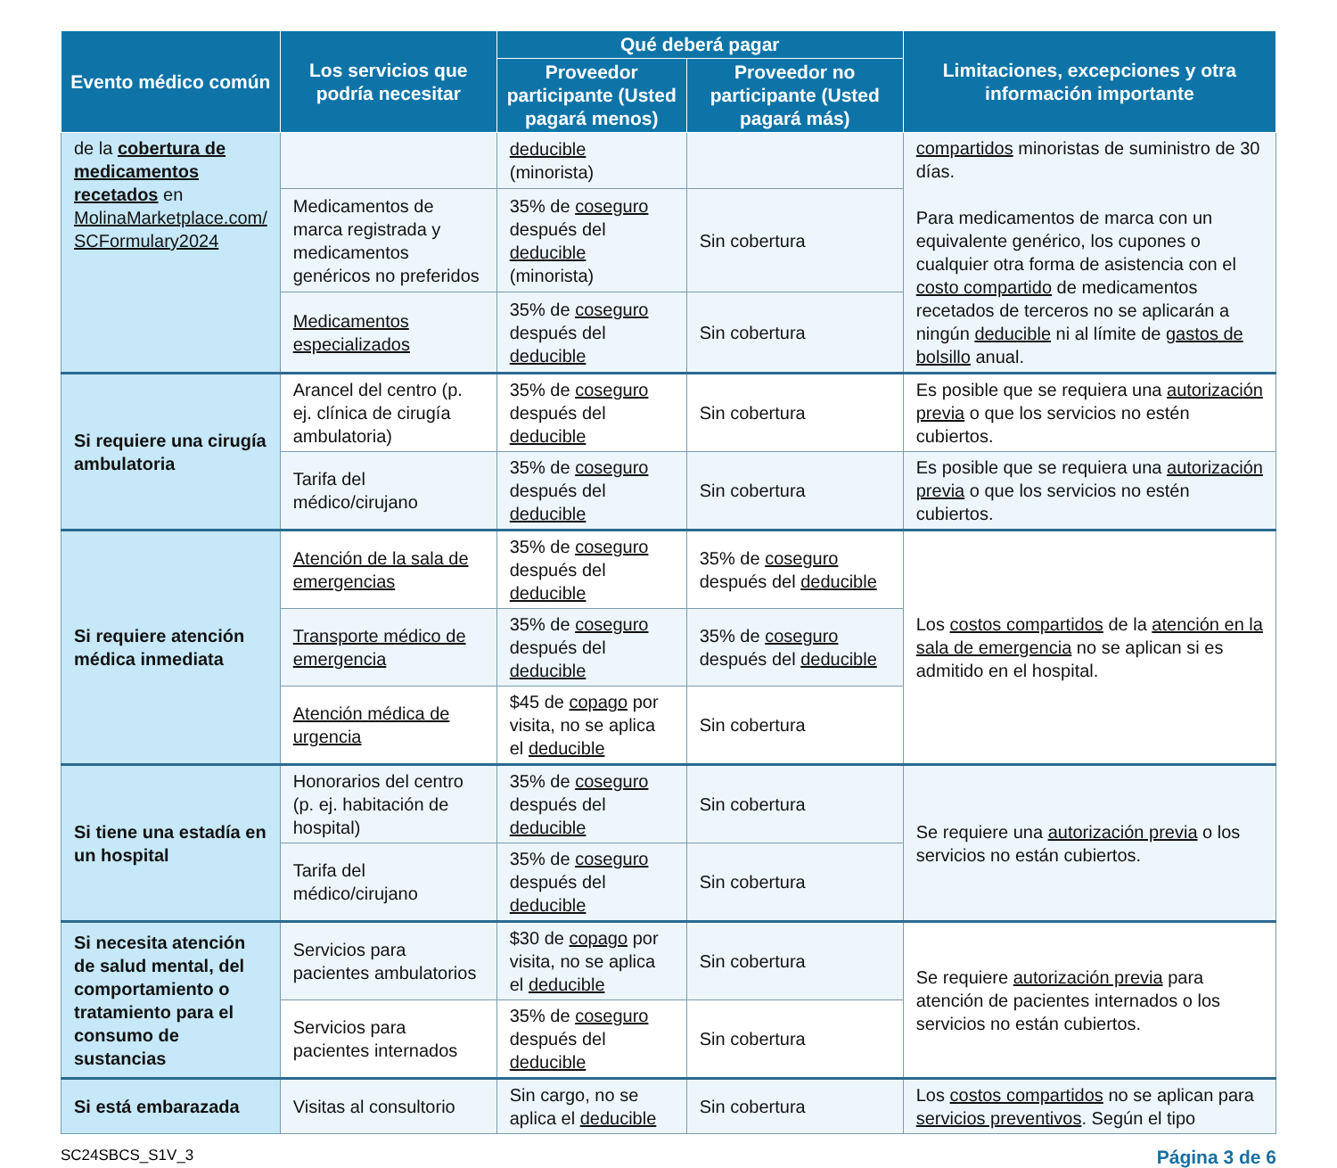| Evento médico común | Los servicios que podría necesitar | Qué deberá pagar | | Limitaciones, excepciones y otra información importante |
| --- | --- | --- | --- | --- |
| | | Proveedor participante (Usted pagará menos) | Proveedor no participante (Usted pagará más) | |
| de la cobertura de medicamentos recetados en MolinaMarketplace.com/ SCFormulary2024 | | deducible (minorista) | | compartidos minoristas de suministro de 30 días. Para medicamentos de marca con un equivalente genérico, los cupones o cualquier otra forma de asistencia con el costo compartido de medicamentos recetados de terceros no se aplicarán a ningún deducible ni al límite de gastos de bolsillo anual. |
| | Medicamentos de marca registrada y medicamentos genéricos no preferidos | 35% de coseguro después del deducible (minorista) | Sin cobertura | |
| | Medicamentos especializados | 35% de coseguro después del deducible | Sin cobertura | |
| Si requiere una cirugía ambulatoria | Arancel del centro (p. ej. clínica de cirugía ambulatoria) | 35% de coseguro después del deducible | Sin cobertura | Es posible que se requiera una autorización previa o que los servicios no estén cubiertos. |
| | Tarifa del médico/cirujano | 35% de coseguro después del deducible | Sin cobertura | Es posible que se requiera una autorización previa o que los servicios no estén cubiertos. |
| Si requiere atención médica inmediata | Atención de la sala de emergencias | 35% de coseguro después del deducible | 35% de coseguro después del deducible | Los costos compartidos de la atención en la sala de emergencia no se aplican si es admitido en el hospital. |
| | Transporte médico de emergencia | 35% de coseguro después del deducible | 35% de coseguro después del deducible | |
| | Atención médica de urgencia | $45 de copago por visita, no se aplica el deducible | Sin cobertura | |
| Si tiene una estadía en un hospital | Honorarios del centro (p. ej. habitación de hospital) | 35% de coseguro después del deducible | Sin cobertura | Se requiere una autorización previa o los servicios no están cubiertos. |
| | Tarifa del médico/cirujano | 35% de coseguro después del deducible | Sin cobertura | |
| Si necesita atención de salud mental, del comportamiento o tratamiento para el consumo de sustancias | Servicios para pacientes ambulatorios | $30 de copago por visita, no se aplica el deducible | Sin cobertura | Se requiere autorización previa para atención de pacientes internados o los servicios no están cubiertos. |
| | Servicios para pacientes internados | 35% de coseguro después del deducible | Sin cobertura | |
| Si está embarazada | Visitas al consultorio | Sin cargo, no se aplica el deducible | Sin cobertura | Los costos compartidos no se aplican para servicios preventivos . Según el tipo |
SC24SBCS_S1V_3 Página 3 de 6